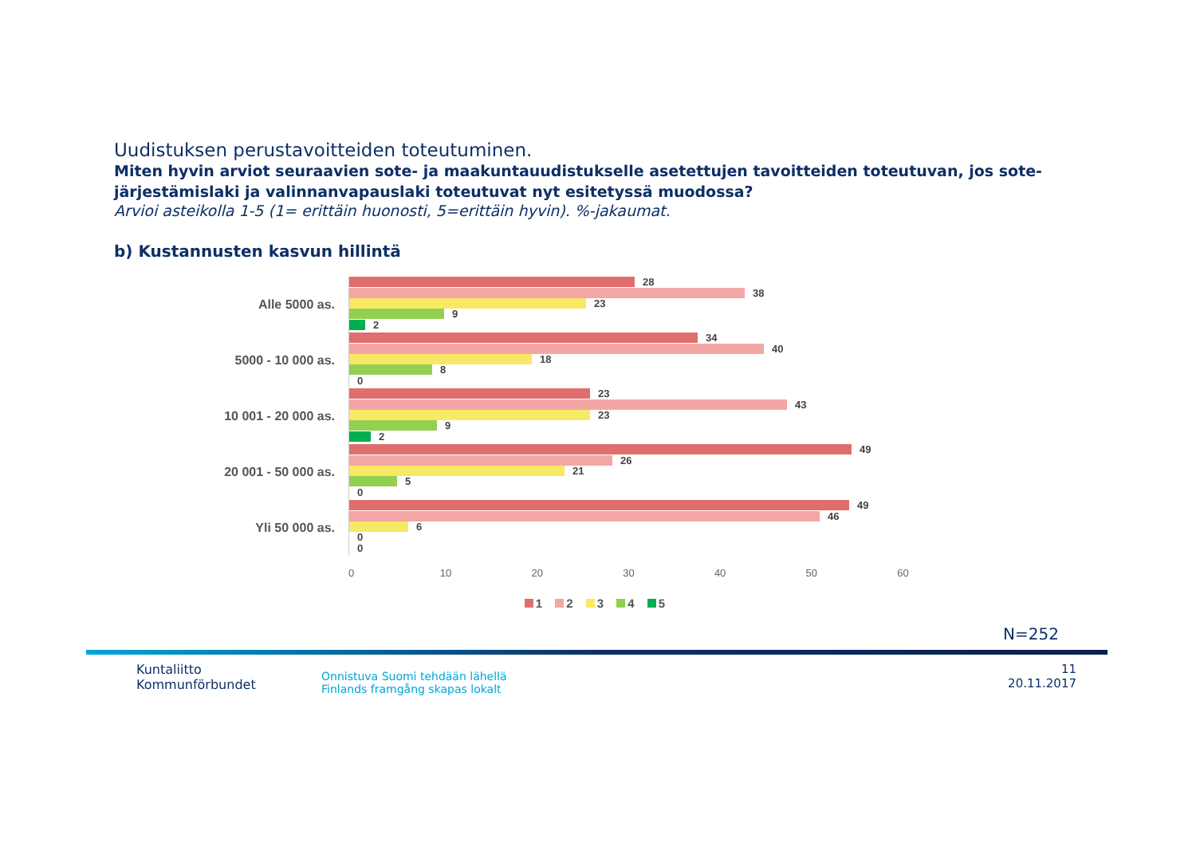Uudistuksen perustavoitteiden toteutuminen.
Miten hyvin arviot seuraavien sote- ja maakuntauudistukselle asetettujen tavoitteiden toteutuvan, jos sote-järjestämislaki ja valinnanvapauslaki toteutuvat nyt esitetyssä muodossa?
Arvioi asteikolla 1-5 (1= erittäin huonosti, 5=erittäin hyvin). %-jakaumat.
b) Kustannusten kasvun hillintä
Alle 5000 as.
28
38
23
9
2
5000 - 10 000 as.
34
40
18
8
0
10 001 - 20 000 as.
23
43
23
9
2
20 001 - 50 000 as.
49
26
21
5
0
Yli 50 000 as.
49
46
6
0
0
0 10 20 30 40 50 60
1 2 3 4 5
N=252
Kuntaliitto
Kommunförbundet
Onnistuva Suomi tehdään lähellä
Finlands framgång skapas lokalt
11
20.11.2017